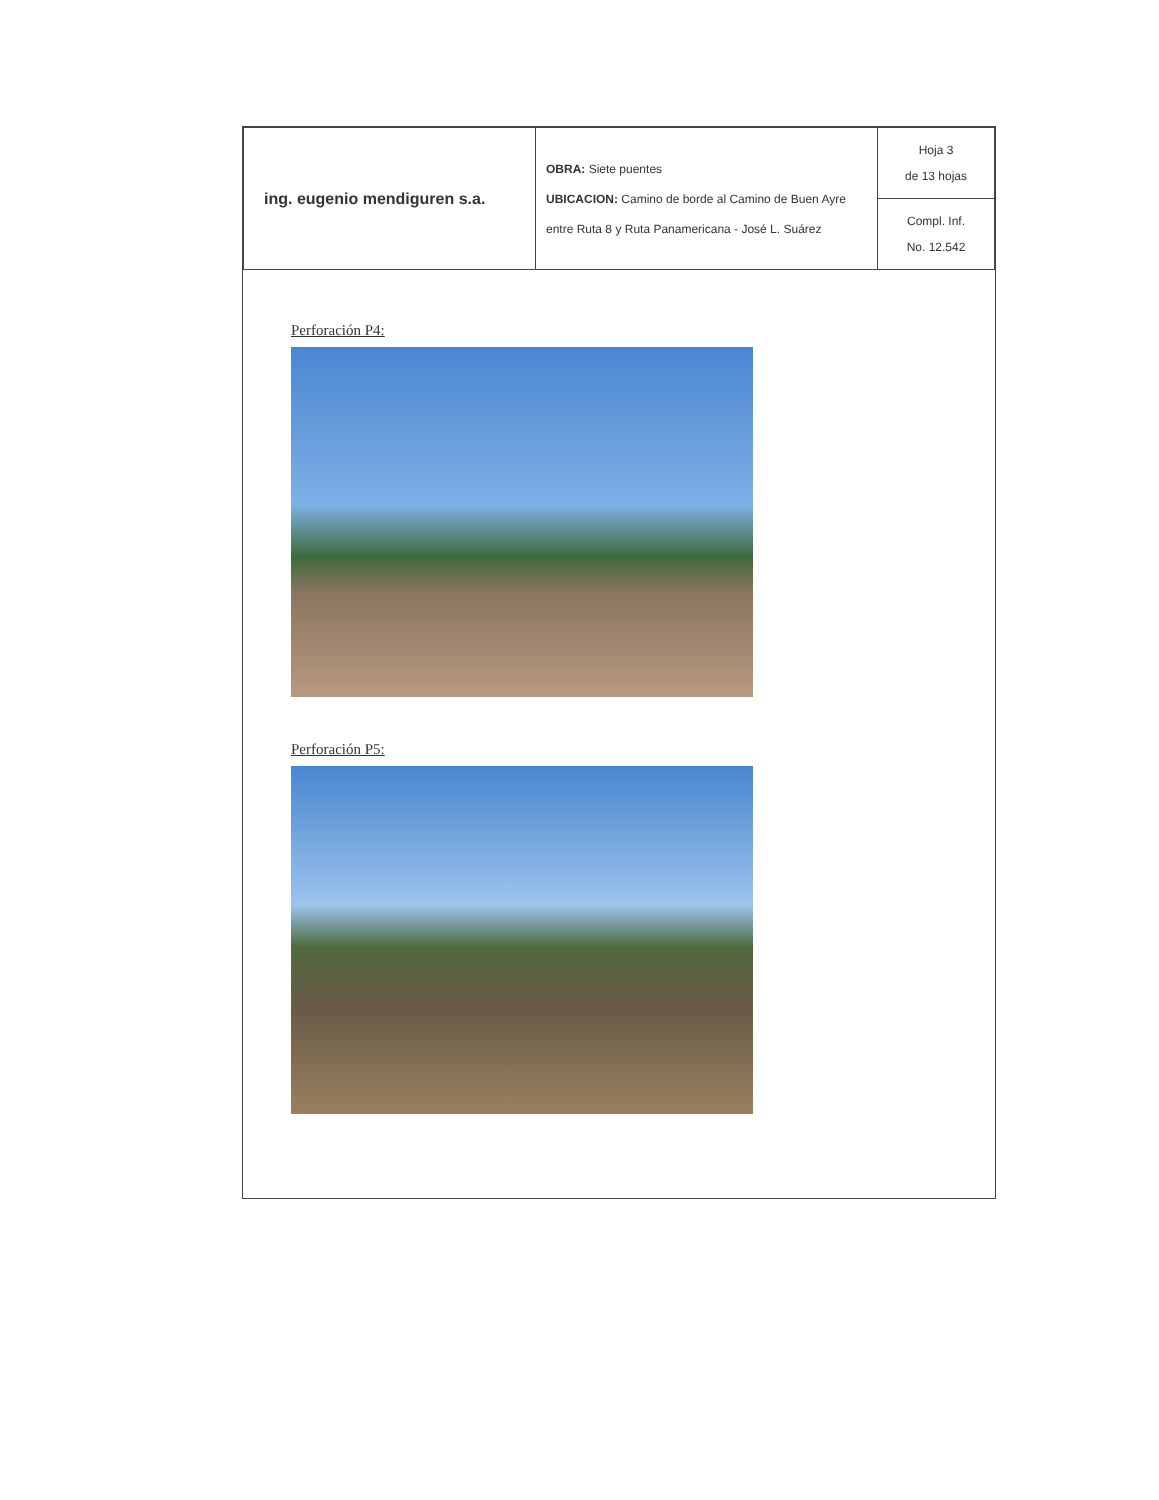| ing. eugenio mendiguren s.a. | OBRA: Siete puentes UBICACION: Camino de borde al Camino de Buen Ayre entre Ruta 8 y Ruta Panamericana - José L. Suárez | Hoja 3 de 13 hojas |
| | | Compl. Inf. No. 12.542 |
Perforación P4:
Perforación P5: